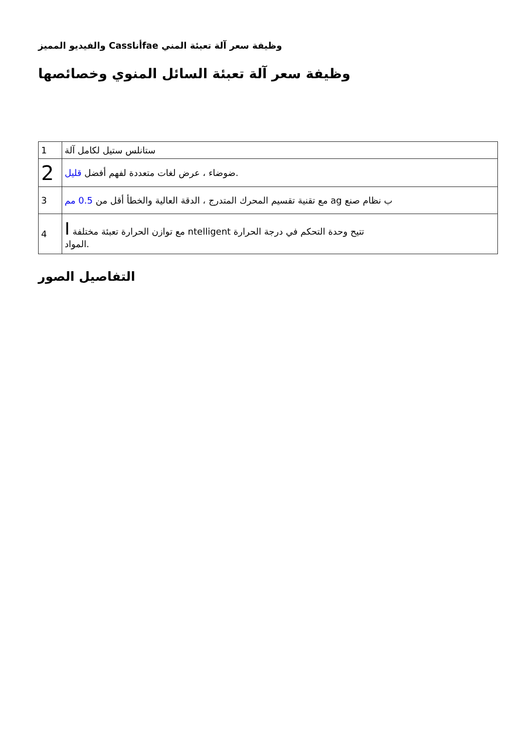والفيديو المميز Cassأناfae وظيفة سعر آلة تعبئة المني
وظيفة سعر آلة تعبئة السائل المنوي وخصائصها
| 1 | ستانلس ستيل لكامل آلة |
| 2 | ضوضاء ، عرض لغات متعددة لفهم أفضل قليل . |
| 3 | مع تقنية تقسيم المحرك المتدرج ، الدقة العالية والخطأ أقل من 0.5 مم ag ب نظام صنع |
| 4 | I مع توازن الحرارة تعبئة مختلفة ntelligent تتيح وحدة التحكم في درجة الحرارة المواد. |
التفاصيل الصور